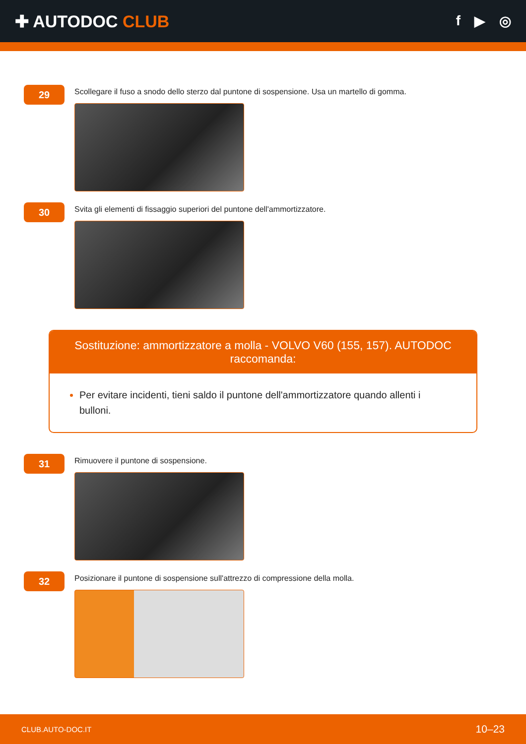✚ AUTODOC CLUB
f ▶ ◎
29
Scollegare il fuso a snodo dello sterzo dal puntone di sospensione. Usa un martello di gomma.
30
Svita gli elementi di fissaggio superiori del puntone dell'ammortizzatore.
Sostituzione: ammortizzatore a molla - VOLVO V60 (155, 157). AUTODOC raccomanda:
Per evitare incidenti, tieni saldo il puntone dell'ammortizzatore quando allenti i bulloni.
31
Rimuovere il puntone di sospensione.
32
Posizionare il puntone di sospensione sull'attrezzo di compressione della molla.
CLUB.AUTO-DOC.IT 10–23